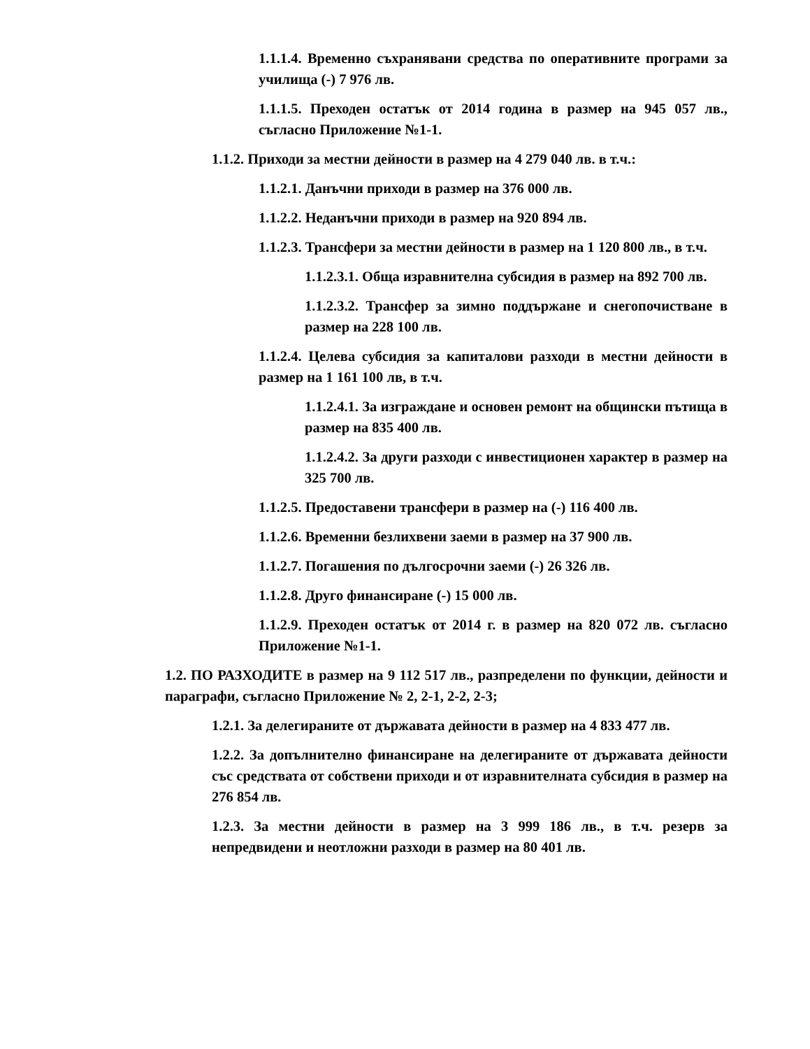1.1.1.4. Временно съхранявани средства по оперативните програми за училища (-) 7 976 лв.
1.1.1.5. Преходен остатък от 2014 година в размер на 945 057 лв., съгласно Приложение №1-1.
1.1.2. Приходи за местни дейности в размер на 4 279 040 лв. в т.ч.:
1.1.2.1. Данъчни приходи в размер на 376 000 лв.
1.1.2.2. Неданъчни приходи в размер на 920 894 лв.
1.1.2.3. Трансфери за местни дейности в размер на 1 120 800 лв., в т.ч.
1.1.2.3.1. Обща изравнителна субсидия в размер на 892 700 лв.
1.1.2.3.2. Трансфер за зимно поддържане и снегопочистване в размер на 228 100 лв.
1.1.2.4. Целева субсидия за капиталови разходи в местни дейности в размер на 1 161 100 лв, в т.ч.
1.1.2.4.1. За изграждане и основен ремонт на общински пътища в размер на 835 400 лв.
1.1.2.4.2. За други разходи с инвестиционен характер в размер на 325 700 лв.
1.1.2.5. Предоставени трансфери в размер на (-) 116 400 лв.
1.1.2.6. Временни безлихвени заеми в размер на 37 900 лв.
1.1.2.7. Погашения по дългосрочни заеми (-) 26 326 лв.
1.1.2.8. Друго финансиране (-) 15 000 лв.
1.1.2.9. Преходен остатък от 2014 г. в размер на 820 072 лв. съгласно Приложение №1-1.
1.2. ПО РАЗХОДИТЕ в размер на 9 112 517 лв., разпределени по функции, дейности и параграфи, съгласно Приложение № 2, 2-1, 2-2, 2-3;
1.2.1. За делегираните от държавата дейности в размер на 4 833 477 лв.
1.2.2. За допълнително финансиране на делегираните от държавата дейности със средствата от собствени приходи и от изравнителната субсидия в размер на 276 854 лв.
1.2.3. За местни дейности в размер на 3 999 186 лв., в т.ч. резерв за непредвидени и неотложни разходи в размер на 80 401 лв.